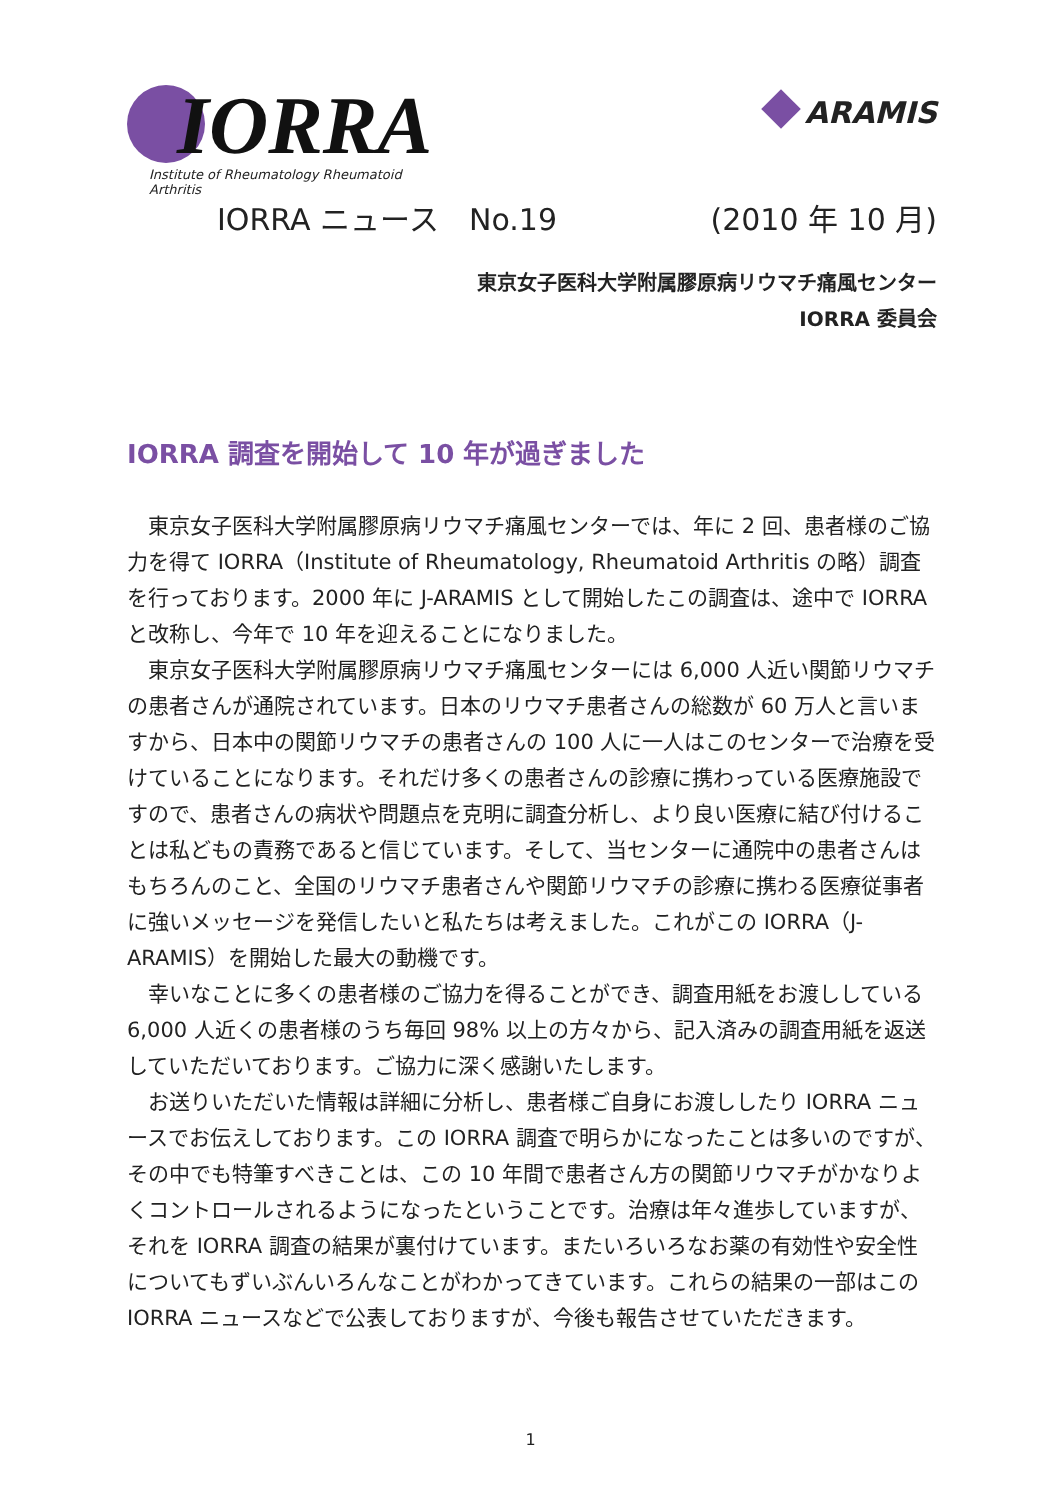IORRA
Institute of Rheumatology Rheumatoid Arthritis
ARAMIS
IORRA ニュース　No.19 (2010 年 10 月)
東京女子医科大学附属膠原病リウマチ痛風センター
IORRA 委員会
IORRA 調査を開始して 10 年が過ぎました
東京女子医科大学附属膠原病リウマチ痛風センターでは、年に 2 回、患者様のご協力を得て IORRA（Institute of Rheumatology, Rheumatoid Arthritis の略）調査を行っております。2000 年に J-ARAMIS として開始したこの調査は、途中で IORRA と改称し、今年で 10 年を迎えることになりました。
東京女子医科大学附属膠原病リウマチ痛風センターには 6,000 人近い関節リウマチの患者さんが通院されています。日本のリウマチ患者さんの総数が 60 万人と言いますから、日本中の関節リウマチの患者さんの 100 人に一人はこのセンターで治療を受けていることになります。それだけ多くの患者さんの診療に携わっている医療施設ですので、患者さんの病状や問題点を克明に調査分析し、より良い医療に結び付けることは私どもの責務であると信じています。そして、当センターに通院中の患者さんはもちろんのこと、全国のリウマチ患者さんや関節リウマチの診療に携わる医療従事者に強いメッセージを発信したいと私たちは考えました。これがこの IORRA（J-ARAMIS）を開始した最大の動機です。
幸いなことに多くの患者様のご協力を得ることができ、調査用紙をお渡ししている 6,000 人近くの患者様のうち毎回 98% 以上の方々から、記入済みの調査用紙を返送していただいております。ご協力に深く感謝いたします。
お送りいただいた情報は詳細に分析し、患者様ご自身にお渡ししたり IORRA ニュースでお伝えしております。この IORRA 調査で明らかになったことは多いのですが、その中でも特筆すべきことは、この 10 年間で患者さん方の関節リウマチがかなりよくコントロールされるようになったということです。治療は年々進歩していますが、それを IORRA 調査の結果が裏付けています。またいろいろなお薬の有効性や安全性についてもずいぶんいろんなことがわかってきています。これらの結果の一部はこの IORRA ニュースなどで公表しておりますが、今後も報告させていただきます。
1